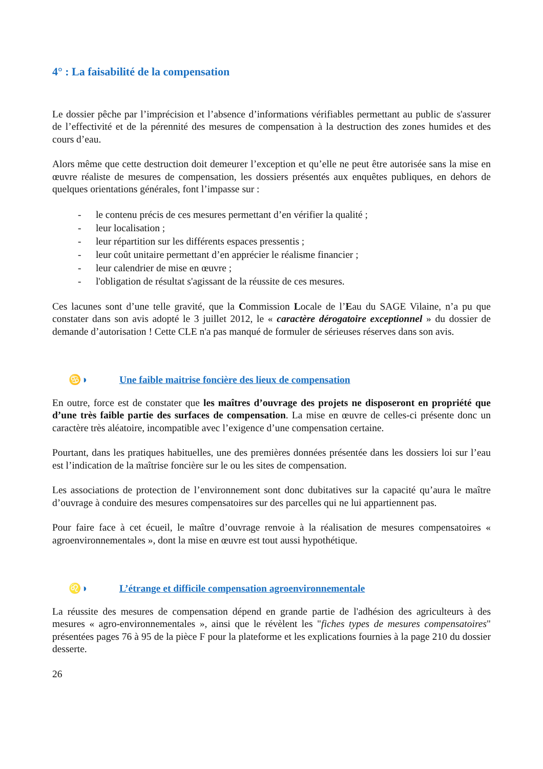4° : La faisabilité de la compensation
Le dossier pêche par l’imprécision et l’absence d’informations vérifiables permettant au public de s'assurer de l’effectivité et de la pérennité des mesures de compensation à la destruction des zones humides et des cours d’eau.
Alors même que cette destruction doit demeurer l’exception et qu’elle ne peut être autorisée sans la mise en œuvre réaliste de mesures de compensation, les dossiers présentés aux enquêtes publiques, en dehors de quelques orientations générales, font l’impasse sur :
- le contenu précis de ces mesures permettant d’en vérifier la qualité ;
- leur localisation ;
- leur répartition sur les différents espaces pressentis ;
- leur coût unitaire permettant d’en apprécier le réalisme financier ;
- leur calendrier de mise en œuvre ;
- l'obligation de résultat s'agissant de la réussite de ces mesures.
Ces lacunes sont d’une telle gravité, que la Commission Locale de l’Eau du SAGE Vilaine, n’a pu que constater dans son avis adopté le 3 juillet 2012, le « caractère dérogatoire exceptionnel » du dossier de demande d’autorisation ! Cette CLE n'a pas manqué de formuler de sérieuses réserves dans son avis.
♋◑ Une faible maitrise foncière des lieux de compensation
En outre, force est de constater que les maîtres d’ouvrage des projets ne disposeront en propriété que d’une très faible partie des surfaces de compensation. La mise en œuvre de celles-ci présente donc un caractère très aléatoire, incompatible avec l’exigence d’une compensation certaine.
Pourtant, dans les pratiques habituelles, une des premières données présentée dans les dossiers loi sur l’eau est l’indication de la maîtrise foncière sur le ou les sites de compensation.
Les associations de protection de l’environnement sont donc dubitatives sur la capacité qu’aura le maître d’ouvrage à conduire des mesures compensatoires sur des parcelles qui ne lui appartiennent pas.
Pour faire face à cet écueil, le maître d’ouvrage renvoie à la réalisation de mesures compensatoires « agroenvironnementales », dont la mise en œuvre est tout aussi hypothétique.
♌◑ L’étrange et difficile compensation agroenvironnementale
La réussite des mesures de compensation dépend en grande partie de l'adhésion des agriculteurs à des mesures « agro-environnementales », ainsi que le révèlent les "fiches types de mesures compensatoires" présentées pages 76 à 95 de la pièce F pour la plateforme et les explications fournies à la page 210 du dossier desserte.
26